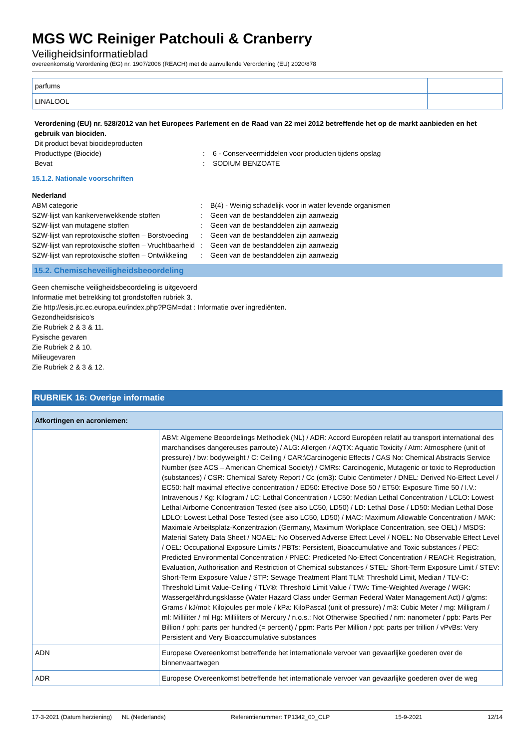MGS WC Reiniger Patchouli & Cranberry
Veiligheidsinformatieblad
overeenkomstig Verordening (EG) nr. 1907/2006 (REACH) met de aanvullende Verordening (EU) 2020/878
| parfums | |
| LINALOOL | |
Verordening (EU) nr. 528/2012 van het Europees Parlement en de Raad van 22 mei 2012 betreffende het op de markt aanbieden en het gebruik van biociden.
Dit product bevat biocideproducten
Producttype (Biocide) : 6 - Conserveermiddelen voor producten tijdens opslag
Bevat : SODIUM BENZOATE
15.1.2. Nationale voorschriften
Nederland
ABM categorie : B(4) - Weinig schadelijk voor in water levende organismen
SZW-lijst van kankerverwekkende stoffen : Geen van de bestanddelen zijn aanwezig
SZW-lijst van mutagene stoffen : Geen van de bestanddelen zijn aanwezig
SZW-lijst van reprotoxische stoffen – Borstvoeding
: Geen van de bestanddelen zijn aanwezig
SZW-lijst van reprotoxische stoffen – Vruchtbaarheid
: Geen van de bestanddelen zijn aanwezig
SZW-lijst van reprotoxische stoffen – Ontwikkeling
: Geen van de bestanddelen zijn aanwezig
15.2. Chemischeveiligheidsbeoordeling
Geen chemische veiligheidsbeoordeling is uitgevoerd
Informatie met betrekking tot grondstoffen rubriek 3.
Zie http://esis.jrc.ec.europa.eu/index.php?PGM=dat : Informatie over ingrediënten.
Gezondheidsrisico's
Zie Rubriek 2 & 3 & 11.
Fysische gevaren
Zie Rubriek 2 & 10.
Milieugevaren
Zie Rubriek 2 & 3 & 12.
RUBRIEK 16: Overige informatie
| Afkortingen en acroniemen: | |
| | ABM: Algemene Beoordelings Methodiek (NL) / ADR: Accord Européen relatif au transport international des marchandises dangereuses parroute) / ALG: Allergen / AQTX: Aquatic Toxicity / Atm: Atmosphere (unit of pressure) / bw: bodyweight / C: Ceiling / CAR:\Carcinogenic Effects / CAS No: Chemical Abstracts Service Number (see ACS – American Chemical Society) / CMRs: Carcinogenic, Mutagenic or toxic to Reproduction (substances) / CSR: Chemical Safety Report / Cc (cm3): Cubic Centimeter / DNEL: Derived No-Effect Level / EC50: half maximal effective concentration / ED50: Effective Dose 50 / ET50: Exposure Time 50 / I.V.: Intravenous / Kg: Kilogram / LC: Lethal Concentration / LC50: Median Lethal Concentration / LCLO: Lowest Lethal Airborne Concentration Tested (see also LC50, LD50) / LD: Lethal Dose / LD50: Median Lethal Dose LDLO: Lowest Lethal Dose Tested (see also LC50, LD50) / MAC: Maximum Allowable Concentration / MAK: Maximale Arbeitsplatz-Konzentrazion (Germany, Maximum Workplace Concentration, see OEL) / MSDS: Material Safety Data Sheet / NOAEL: No Observed Adverse Effect Level / NOEL: No Observable Effect Level / OEL: Occupational Exposure Limits / PBTs: Persistent, Bioaccumulative and Toxic substances / PEC: Predicted Environmental Concentration / PNEC: Prediceted No-Effect Concentration / REACH: Registration, Evaluation, Authorisation and Restriction of Chemical substances / STEL: Short-Term Exposure Limit / STEV: Short-Term Exposure Value / STP: Sewage Treatment Plant TLM: Threshold Limit, Median / TLV-C: Threshold Limit Value-Ceiling / TLV®: Threshold Limit Value / TWA: Time-Weighted Average / WGK: Wassergefährdungsklasse (Water Hazard Class under German Federal Water Management Act) / g/gms: Grams / kJ/mol: Kilojoules per mole / kPa: KiloPascal (unit of pressure) / m3: Cubic Meter / mg: Milligram / ml: Milliliter / ml Hg: Milliliters of Mercury / n.o.s.: Not Otherwise Specified / nm: nanometer / ppb: Parts Per Billion / pph: parts per hundred (= percent) / ppm: Parts Per Million / ppt: parts per trillion / vPvBs: Very Persistent and Very Bioacccumulative substances |
| ADN | Europese Overeenkomst betreffende het internationale vervoer van gevaarlijke goederen over de binnenvaartwegen |
| ADR | Europese Overeenkomst betreffende het internationale vervoer van gevaarlijke goederen over de weg |
17-3-2021 (Datum herziening) NL (Nederlands) Referentienummer: TP1342_00_CLP 15-9-2021 12/14